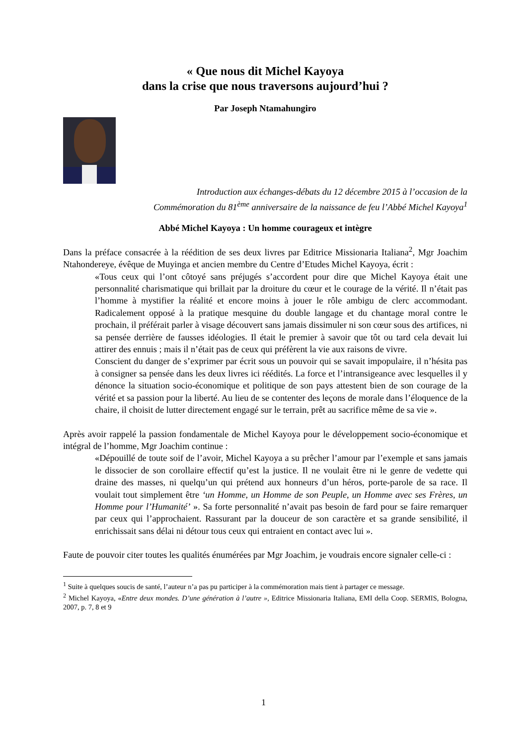« Que nous dit Michel Kayoya
dans la crise que nous traversons aujourd’hui ?
Par Joseph Ntamahungiro
Introduction aux échanges-débats du 12 décembre 2015 à l’occasion de la
Commémoration du 81<sup>ème</sup> anniversaire de la naissance de feu l’Abbé Michel Kayoya<sup>1</sup>
Abbé Michel Kayoya : Un homme courageux et intègre
Dans la préface consacrée à la réédition de ses deux livres par Editrice Missionaria Italiana<sup>2</sup>, Mgr Joachim Ntahondereye, évêque de Muyinga et ancien membre du Centre d’Etudes Michel Kayoya, écrit :
«Tous ceux qui l’ont côtoyé sans préjugés s’accordent pour dire que Michel Kayoya était une personnalité charismatique qui brillait par la droiture du cœur et le courage de la vérité. Il n’était pas l’homme à mystifier la réalité et encore moins à jouer le rôle ambigu de clerc accommodant. Radicalement opposé à la pratique mesquine du double langage et du chantage moral contre le prochain, il préférait parler à visage découvert sans jamais dissimuler ni son cœur sous des artifices, ni sa pensée derrière de fausses idéologies. Il était le premier à savoir que tôt ou tard cela devait lui attirer des ennuis ; mais il n’était pas de ceux qui préfèrent la vie aux raisons de vivre.
Conscient du danger de s’exprimer par écrit sous un pouvoir qui se savait impopulaire, il n’hésita pas à consigner sa pensée dans les deux livres ici réédités. La force et l’intransigeance avec lesquelles il y dénonce la situation socio-économique et politique de son pays attestent bien de son courage de la vérité et sa passion pour la liberté. Au lieu de se contenter des leçons de morale dans l’éloquence de la chaire, il choisit de lutter directement engagé sur le terrain, prêt au sacrifice même de sa vie ».
Après avoir rappelé la passion fondamentale de Michel Kayoya pour le développement socio-économique et intégral de l’homme, Mgr Joachim continue :
«Dépouillé de toute soif de l’avoir, Michel Kayoya a su prêcher l’amour par l’exemple et sans jamais le dissocier de son corollaire effectif qu’est la justice. Il ne voulait être ni le genre de vedette qui draine des masses, ni quelqu’un qui prétend aux honneurs d’un héros, porte-parole de sa race. Il voulait tout simplement être ‘un Homme, un Homme de son Peuple, un Homme avec ses Frères, un Homme pour l’Humanité’ ». Sa forte personnalité n’avait pas besoin de fard pour se faire remarquer par ceux qui l’approchaient. Rassurant par la douceur de son caractère et sa grande sensibilité, il enrichissait sans délai ni détour tous ceux qui entraient en contact avec lui ».
Faute de pouvoir citer toutes les qualités énumérées par Mgr Joachim, je voudrais encore signaler celle-ci :
<sup>1</sup> Suite à quelques soucis de santé, l’auteur n’a pas pu participer à la commémoration mais tient à partager ce message.
<sup>2</sup> Michel Kayoya, «Entre deux mondes. D’une génération à l’autre », Editrice Missionaria Italiana, EMI della Coop. SERMIS, Bologna, 2007, p. 7, 8 et 9
1